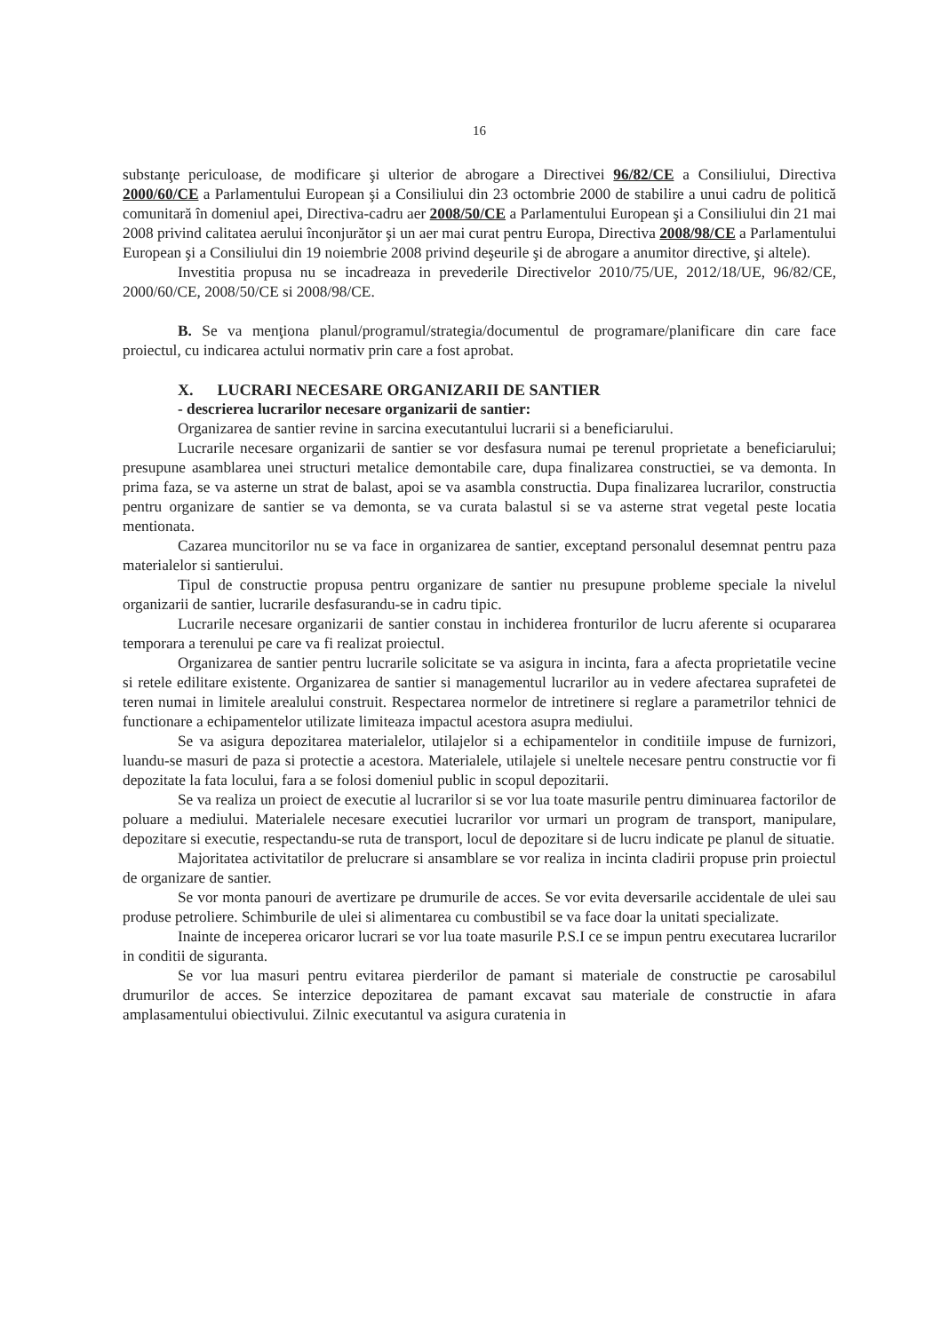16
substanţe periculoase, de modificare şi ulterior de abrogare a Directivei 96/82/CE a Consiliului, Directiva 2000/60/CE a Parlamentului European şi a Consiliului din 23 octombrie 2000 de stabilire a unui cadru de politică comunitară în domeniul apei, Directiva-cadru aer 2008/50/CE a Parlamentului European şi a Consiliului din 21 mai 2008 privind calitatea aerului înconjurător şi un aer mai curat pentru Europa, Directiva 2008/98/CE a Parlamentului European şi a Consiliului din 19 noiembrie 2008 privind deşeurile şi de abrogare a anumitor directive, şi altele).
Investitia propusa nu se incadreaza in prevederile Directivelor 2010/75/UE, 2012/18/UE, 96/82/CE, 2000/60/CE, 2008/50/CE si 2008/98/CE.
B. Se va menţiona planul/programul/strategia/documentul de programare/planificare din care face proiectul, cu indicarea actului normativ prin care a fost aprobat.
X. LUCRARI NECESARE ORGANIZARII DE SANTIER
- descrierea lucrarilor necesare organizarii de santier:
Organizarea de santier revine in sarcina executantului lucrarii si a beneficiarului.
Lucrarile necesare organizarii de santier se vor desfasura numai pe terenul proprietate a beneficiarului; presupune asamblarea unei structuri metalice demontabile care, dupa finalizarea constructiei, se va demonta. In prima faza, se va asterne un strat de balast, apoi se va asambla constructia. Dupa finalizarea lucrarilor, constructia pentru organizare de santier se va demonta, se va curata balastul si se va asterne strat vegetal peste locatia mentionata.
Cazarea muncitorilor nu se va face in organizarea de santier, exceptand personalul desemnat pentru paza materialelor si santierului.
Tipul de constructie propusa pentru organizare de santier nu presupune probleme speciale la nivelul organizarii de santier, lucrarile desfasurandu-se in cadru tipic.
Lucrarile necesare organizarii de santier constau in inchiderea fronturilor de lucru aferente si ocupararea temporara a terenului pe care va fi realizat proiectul.
Organizarea de santier pentru lucrarile solicitate se va asigura in incinta, fara a afecta proprietatile vecine si retele edilitare existente. Organizarea de santier si managementul lucrarilor au in vedere afectarea suprafetei de teren numai in limitele arealului construit. Respectarea normelor de intretinere si reglare a parametrilor tehnici de functionare a echipamentelor utilizate limiteaza impactul acestora asupra mediului.
Se va asigura depozitarea materialelor, utilajelor si a echipamentelor in conditiile impuse de furnizori, luandu-se masuri de paza si protectie a acestora. Materialele, utilajele si uneltele necesare pentru constructie vor fi depozitate la fata locului, fara a se folosi domeniul public in scopul depozitarii.
Se va realiza un proiect de executie al lucrarilor si se vor lua toate masurile pentru diminuarea factorilor de poluare a mediului. Materialele necesare executiei lucrarilor vor urmari un program de transport, manipulare, depozitare si executie, respectandu-se ruta de transport, locul de depozitare si de lucru indicate pe planul de situatie.
Majoritatea activitatilor de prelucrare si ansamblare se vor realiza in incinta cladirii propuse prin proiectul de organizare de santier.
Se vor monta panouri de avertizare pe drumurile de acces. Se vor evita deversarile accidentale de ulei sau produse petroliere. Schimburile de ulei si alimentarea cu combustibil se va face doar la unitati specializate.
Inainte de inceperea oricaror lucrari se vor lua toate masurile P.S.I ce se impun pentru executarea lucrarilor in conditii de siguranta.
Se vor lua masuri pentru evitarea pierderilor de pamant si materiale de constructie pe carosabilul drumurilor de acces. Se interzice depozitarea de pamant excavat sau materiale de constructie in afara amplasamentului obiectivului. Zilnic executantul va asigura curatenia in